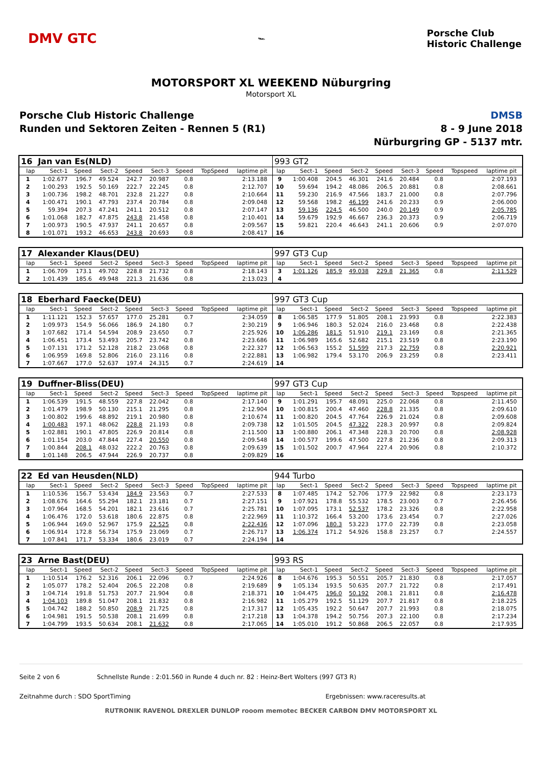DMV GTC
🏎
Porsche Club
Historic Challenge
MOTORSPORT XL WEEKEND Nüburgring
Motorsport XL
Porsche Club Historic Challenge
Runden und Sektoren Zeiten - Rennen 5 (R1)
DMSB
8 - 9 June 2018
Nürburgring GP - 5137 mtr.
| 16 | Jan van Es(NLD) | | | | | | | | | 993 GT2 | | | | | | | | | |
| lap | Sect-1 | Speed | Sect-2 | Speed | Sect-3 | Speed | TopSpeed | laptime pit | | lap | Sect-1 | Speed | Sect-2 | Speed | Sect-3 | Speed | Topspeed | laptime pit | |
| 1 | 1:02.677 | 196.7 | 49.524 | 242.7 | 20.987 | 0.8 | | 2:13.188 | | 9 | 1:00.408 | 204.5 | 46.301 | 241.6 | 20.484 | 0.8 | | 2:07.193 | |
| 2 | 1:00.293 | 192.5 | 50.169 | 222.7 | 22.245 | 0.8 | | 2:12.707 | | 10 | 59.694 | 194.2 | 48.086 | 206.5 | 20.881 | 0.8 | | 2:08.661 | |
| 3 | 1:00.736 | 198.2 | 48.701 | 232.8 | 21.227 | 0.8 | | 2:10.664 | | 11 | 59.230 | 216.9 | 47.566 | 183.7 | 21.000 | 0.8 | | 2:07.796 | |
| 4 | 1:00.471 | 190.1 | 47.793 | 237.4 | 20.784 | 0.8 | | 2:09.048 | | 12 | 59.568 | 198.2 | 46.199 | 241.6 | 20.233 | 0.9 | | 2:06.000 | |
| 5 | 59.394 | 207.3 | 47.241 | 241.1 | 20.512 | 0.8 | | 2:07.147 | | 13 | 59.136 | 224.5 | 46.500 | 240.0 | 20.149 | 0.9 | | 2:05.785 | |
| 6 | 1:01.068 | 182.7 | 47.875 | 243.8 | 21.458 | 0.8 | | 2:10.401 | | 14 | 59.679 | 192.9 | 46.667 | 236.3 | 20.373 | 0.9 | | 2:06.719 | |
| 7 | 1:00.973 | 190.5 | 47.937 | 241.1 | 20.657 | 0.8 | | 2:09.567 | | 15 | 59.821 | 220.4 | 46.643 | 241.1 | 20.606 | 0.9 | | 2:07.070 | |
| 8 | 1:01.071 | 193.2 | 46.653 | 243.8 | 20.693 | 0.8 | | 2:08.417 | | 16 | | | | | | | | | |
| 17 | Alexander Klaus(DEU) | | | | | | | | | 997 GT3 Cup | | | | | | | | | |
| lap | Sect-1 | Speed | Sect-2 | Speed | Sect-3 | Speed | TopSpeed | laptime pit | | lap | Sect-1 | Speed | Sect-2 | Speed | Sect-3 | Speed | Topspeed | laptime pit | |
| 1 | 1:06.709 | 173.1 | 49.702 | 228.8 | 21.732 | 0.8 | | 2:18.143 | | 3 | 1:01.126 | 185.9 | 49.038 | 229.8 | 21.365 | 0.8 | | 2:11.529 | |
| 2 | 1:01.439 | 185.6 | 49.948 | 221.3 | 21.636 | 0.8 | | 2:13.023 | | 4 | | | | | | | | | |
| 18 | Eberhard Faecke(DEU) | | | | | | | | | 997 GT3 Cup | | | | | | | | | |
| lap | Sect-1 | Speed | Sect-2 | Speed | Sect-3 | Speed | TopSpeed | laptime pit | | lap | Sect-1 | Speed | Sect-2 | Speed | Sect-3 | Speed | Topspeed | laptime pit | |
| 1 | 1:11.121 | 152.3 | 57.657 | 177.0 | 25.281 | 0.7 | | 2:34.059 | | 8 | 1:06.585 | 177.9 | 51.805 | 208.1 | 23.993 | 0.8 | | 2:22.383 | |
| 2 | 1:09.973 | 154.9 | 56.066 | 186.9 | 24.180 | 0.7 | | 2:30.219 | | 9 | 1:06.946 | 180.3 | 52.024 | 216.0 | 23.468 | 0.8 | | 2:22.438 | |
| 3 | 1:07.682 | 171.4 | 54.594 | 208.9 | 23.650 | 0.7 | | 2:25.926 | | 10 | 1:06.286 | 181.5 | 51.910 | 219.1 | 23.169 | 0.8 | | 2:21.365 | |
| 4 | 1:06.451 | 173.4 | 53.493 | 205.7 | 23.742 | 0.8 | | 2:23.686 | | 11 | 1:06.989 | 165.6 | 52.682 | 215.1 | 23.519 | 0.8 | | 2:23.190 | |
| 5 | 1:07.131 | 171.2 | 52.128 | 218.2 | 23.068 | 0.8 | | 2:22.327 | | 12 | 1:06.563 | 155.2 | 51.599 | 217.3 | 22.759 | 0.8 | | 2:20.921 | |
| 6 | 1:06.959 | 169.8 | 52.806 | 216.0 | 23.116 | 0.8 | | 2:22.881 | | 13 | 1:06.982 | 179.4 | 53.170 | 206.9 | 23.259 | 0.8 | | 2:23.411 | |
| 7 | 1:07.667 | 177.0 | 52.637 | 197.4 | 24.315 | 0.7 | | 2:24.619 | | 14 | | | | | | | | | |
| 19 | Duffner-Bliss(DEU) | | | | | | | | | 997 GT3 Cup | | | | | | | | | |
| lap | Sect-1 | Speed | Sect-2 | Speed | Sect-3 | Speed | TopSpeed | laptime pit | | lap | Sect-1 | Speed | Sect-2 | Speed | Sect-3 | Speed | Topspeed | laptime pit | |
| 1 | 1:06.539 | 191.5 | 48.559 | 227.8 | 22.042 | 0.8 | | 2:17.140 | | 9 | 1:01.291 | 195.7 | 48.091 | 225.0 | 22.068 | 0.8 | | 2:11.450 | |
| 2 | 1:01.479 | 198.9 | 50.130 | 215.1 | 21.295 | 0.8 | | 2:12.904 | | 10 | 1:00.815 | 200.4 | 47.460 | 228.8 | 21.335 | 0.8 | | 2:09.610 | |
| 3 | 1:00.802 | 199.6 | 48.892 | 219.1 | 20.980 | 0.8 | | 2:10.674 | | 11 | 1:00.820 | 204.5 | 47.764 | 226.9 | 21.024 | 0.8 | | 2:09.608 | |
| 4 | 1:00.483 | 197.1 | 48.062 | 228.8 | 21.193 | 0.8 | | 2:09.738 | | 12 | 1:01.505 | 204.5 | 47.322 | 228.3 | 20.997 | 0.8 | | 2:09.824 | |
| 5 | 1:02.881 | 190.1 | 47.805 | 226.9 | 20.814 | 0.8 | | 2:11.500 | | 13 | 1:00.880 | 206.1 | 47.348 | 228.3 | 20.700 | 0.8 | | 2:08.928 | |
| 6 | 1:01.154 | 203.0 | 47.844 | 227.4 | 20.550 | 0.8 | | 2:09.548 | | 14 | 1:00.577 | 199.6 | 47.500 | 227.8 | 21.236 | 0.8 | | 2:09.313 | |
| 7 | 1:00.844 | 208.1 | 48.032 | 222.2 | 20.763 | 0.8 | | 2:09.639 | | 15 | 1:01.502 | 200.7 | 47.964 | 227.4 | 20.906 | 0.8 | | 2:10.372 | |
| 8 | 1:01.148 | 206.5 | 47.944 | 226.9 | 20.737 | 0.8 | | 2:09.829 | | 16 | | | | | | | | | |
| 22 | Ed van Heusden(NLD) | | | | | | | | | 944 Turbo | | | | | | | | | |
| lap | Sect-1 | Speed | Sect-2 | Speed | Sect-3 | Speed | TopSpeed | laptime pit | | lap | Sect-1 | Speed | Sect-2 | Speed | Sect-3 | Speed | Topspeed | laptime pit | |
| 1 | 1:10.536 | 156.7 | 53.434 | 184.9 | 23.563 | 0.7 | | 2:27.533 | | 8 | 1:07.485 | 174.2 | 52.706 | 177.9 | 22.982 | 0.8 | | 2:23.173 | |
| 2 | 1:08.676 | 164.6 | 55.294 | 182.1 | 23.181 | 0.7 | | 2:27.151 | | 9 | 1:07.921 | 178.8 | 55.532 | 178.5 | 23.003 | 0.7 | | 2:26.456 | |
| 3 | 1:07.964 | 168.5 | 54.201 | 182.1 | 23.616 | 0.7 | | 2:25.781 | | 10 | 1:07.095 | 173.1 | 52.537 | 178.2 | 23.326 | 0.8 | | 2:22.958 | |
| 4 | 1:06.476 | 172.0 | 53.618 | 180.6 | 22.875 | 0.8 | | 2:22.969 | | 11 | 1:10.372 | 166.4 | 53.200 | 173.6 | 23.454 | 0.7 | | 2:27.026 | |
| 5 | 1:06.944 | 169.0 | 52.967 | 175.9 | 22.525 | 0.8 | | 2:22.436 | | 12 | 1:07.096 | 180.3 | 53.223 | 177.0 | 22.739 | 0.8 | | 2:23.058 | |
| 6 | 1:06.914 | 172.8 | 56.734 | 175.9 | 23.069 | 0.7 | | 2:26.717 | | 13 | 1:06.374 | 171.2 | 54.926 | 158.8 | 23.257 | 0.7 | | 2:24.557 | |
| 7 | 1:07.841 | 171.7 | 53.334 | 180.6 | 23.019 | 0.7 | | 2:24.194 | | 14 | | | | | | | | | |
| 23 | Arne Bast(DEU) | | | | | | | | | 993 RS | | | | | | | | | |
| lap | Sect-1 | Speed | Sect-2 | Speed | Sect-3 | Speed | TopSpeed | laptime pit | | lap | Sect-1 | Speed | Sect-2 | Speed | Sect-3 | Speed | Topspeed | laptime pit | |
| 1 | 1:10.514 | 176.2 | 52.316 | 206.1 | 22.096 | 0.7 | | 2:24.926 | | 8 | 1:04.676 | 195.3 | 50.551 | 205.7 | 21.830 | 0.8 | | 2:17.057 | |
| 2 | 1:05.077 | 178.2 | 52.404 | 206.5 | 22.208 | 0.8 | | 2:19.689 | | 9 | 1:05.134 | 193.5 | 50.635 | 207.7 | 21.722 | 0.8 | | 2:17.491 | |
| 3 | 1:04.714 | 191.8 | 51.753 | 207.7 | 21.904 | 0.8 | | 2:18.371 | | 10 | 1:04.475 | 196.0 | 50.192 | 208.1 | 21.811 | 0.8 | | 2:16.478 | |
| 4 | 1:04.103 | 189.8 | 51.047 | 208.1 | 21.832 | 0.8 | | 2:16.982 | | 11 | 1:05.279 | 192.5 | 51.129 | 207.7 | 21.817 | 0.8 | | 2:18.225 | |
| 5 | 1:04.742 | 188.2 | 50.850 | 208.9 | 21.725 | 0.8 | | 2:17.317 | | 12 | 1:05.435 | 192.2 | 50.647 | 207.7 | 21.993 | 0.8 | | 2:18.075 | |
| 6 | 1:04.981 | 191.5 | 50.538 | 208.1 | 21.699 | 0.8 | | 2:17.218 | | 13 | 1:04.378 | 194.2 | 50.756 | 207.3 | 22.100 | 0.8 | | 2:17.234 | |
| 7 | 1:04.799 | 193.5 | 50.634 | 208.1 | 21.632 | 0.8 | | 2:17.065 | | 14 | 1:05.010 | 191.2 | 50.868 | 206.5 | 22.057 | 0.8 | | 2:17.935 | |
Seite 2 von 6 Schnellste Runde : 2:01.560 in Runde 4 duch nr. 82 : Heinz-Bert Wolters (997 GT3 R)
Zeitnahme durch : SDO SportTiming Ergebnissen: www.raceresults.at
RUTRONIK RAVENOL DREXLER DUNLOP rooom memotec BECKER CARBON DMV MOTORSPORT XL